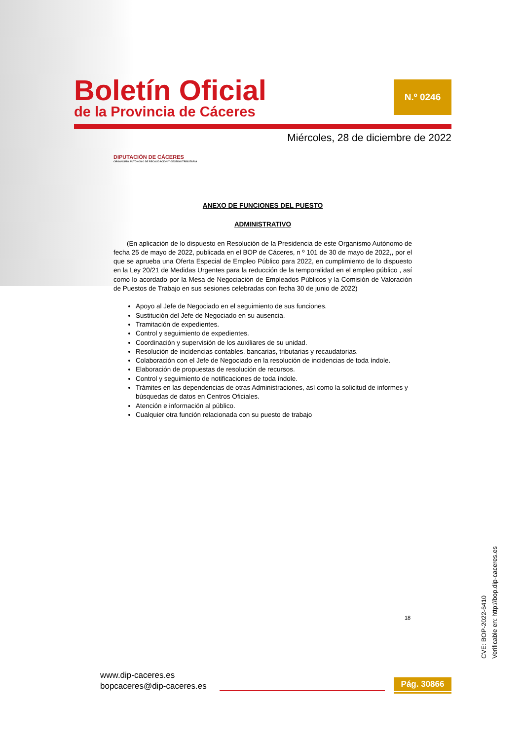Boletín Oficial
de la Provincia de Cáceres
N.º 0246
Miércoles, 28 de diciembre de 2022
DIPUTACIÓN DE CÁCERES
ORGANISMO AUTÓNOMO DE RECAUDACIÓN Y GESTIÓN TRIBUTARIA
ANEXO DE FUNCIONES DEL PUESTO
ADMINISTRATIVO
(En aplicación de lo dispuesto en Resolución de la Presidencia de este Organismo Autónomo de fecha 25 de mayo de 2022, publicada en el BOP de Cáceres, n º 101 de 30 de mayo de 2022,, por el que se aprueba una Oferta Especial de Empleo Público para 2022, en cumplimiento de lo dispuesto en la Ley 20/21 de Medidas Urgentes para la reducción de la temporalidad en el empleo público , así como lo acordado por la Mesa de Negociación de Empleados Públicos y la Comisión de Valoración de Puestos de Trabajo en sus sesiones celebradas con fecha 30 de junio de 2022)
Apoyo al Jefe de Negociado en el seguimiento de sus funciones.
Sustitución del Jefe de Negociado en su ausencia.
Tramitación de expedientes.
Control y seguimiento de expedientes.
Coordinación y supervisión de los auxiliares de su unidad.
Resolución de incidencias contables, bancarias, tributarias y recaudatorias.
Colaboración con el Jefe de Negociado en la resolución de incidencias de toda índole.
Elaboración de propuestas de resolución de recursos.
Control y seguimiento de notificaciones de toda índole.
Trámites en las dependencias de otras Administraciones, así como la solicitud de informes y búsquedas de datos en Centros Oficiales.
Atención e información al público.
Cualquier otra función relacionada con su puesto de trabajo
18
CVE: BOP-2022-6410
Verificable en: http://bop.dip-caceres.es
www.dip-caceres.es
bopcaceres@dip-caceres.es
Pág. 30866